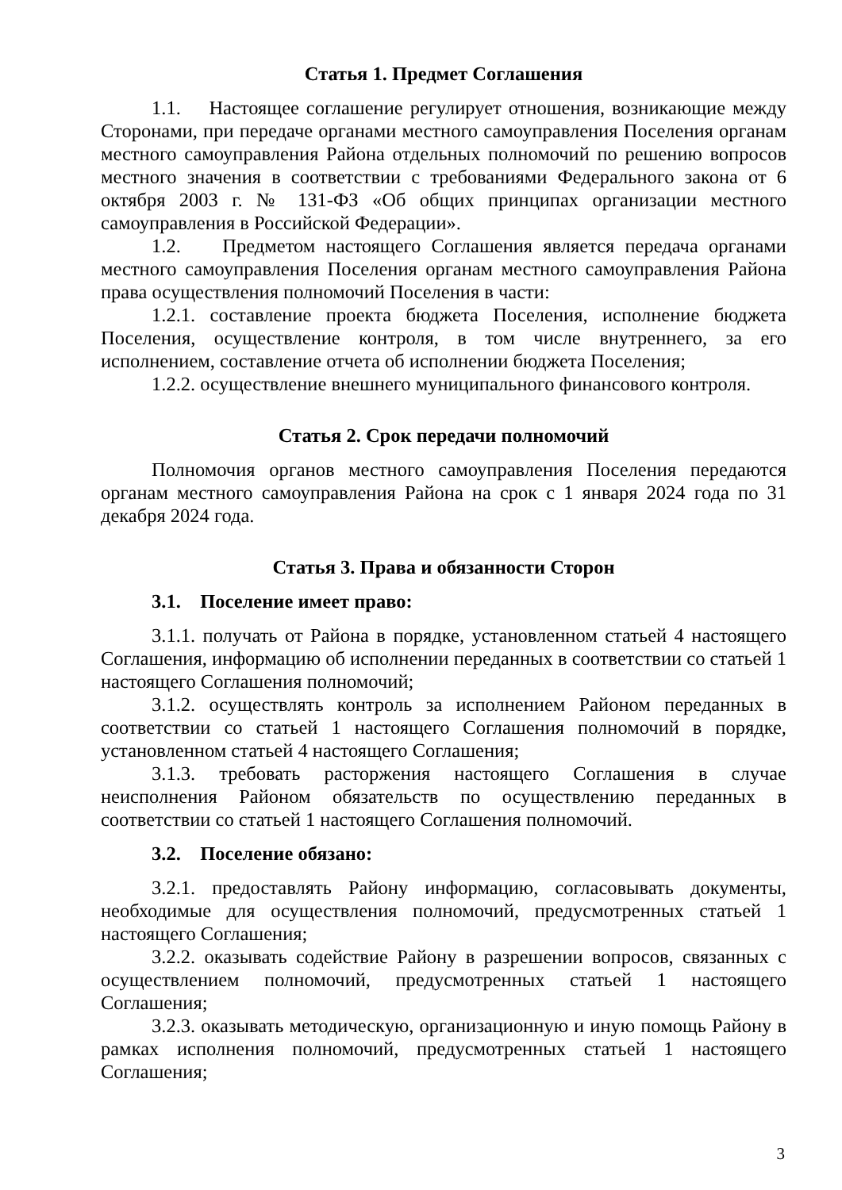Статья 1. Предмет Соглашения
1.1. Настоящее соглашение регулирует отношения, возникающие между Сторонами, при передаче органами местного самоуправления Поселения органам местного самоуправления Района отдельных полномочий по решению вопросов местного значения в соответствии с требованиями Федерального закона от 6 октября 2003 г. № 131-ФЗ «Об общих принципах организации местного самоуправления в Российской Федерации».
1.2. Предметом настоящего Соглашения является передача органами местного самоуправления Поселения органам местного самоуправления Района права осуществления полномочий Поселения в части:
1.2.1. составление проекта бюджета Поселения, исполнение бюджета Поселения, осуществление контроля, в том числе внутреннего, за его исполнением, составление отчета об исполнении бюджета Поселения;
1.2.2. осуществление внешнего муниципального финансового контроля.
Статья 2. Срок передачи полномочий
Полномочия органов местного самоуправления Поселения передаются органам местного самоуправления Района на срок с 1 января 2024 года по 31 декабря 2024 года.
Статья 3. Права и обязанности Сторон
3.1. Поселение имеет право:
3.1.1. получать от Района в порядке, установленном статьей 4 настоящего Соглашения, информацию об исполнении переданных в соответствии со статьей 1 настоящего Соглашения полномочий;
3.1.2. осуществлять контроль за исполнением Районом переданных в соответствии со статьей 1 настоящего Соглашения полномочий в порядке, установленном статьей 4 настоящего Соглашения;
3.1.3. требовать расторжения настоящего Соглашения в случае неисполнения Районом обязательств по осуществлению переданных в соответствии со статьей 1 настоящего Соглашения полномочий.
3.2. Поселение обязано:
3.2.1. предоставлять Району информацию, согласовывать документы, необходимые для осуществления полномочий, предусмотренных статьей 1 настоящего Соглашения;
3.2.2. оказывать содействие Району в разрешении вопросов, связанных с осуществлением полномочий, предусмотренных статьей 1 настоящего Соглашения;
3.2.3. оказывать методическую, организационную и иную помощь Району в рамках исполнения полномочий, предусмотренных статьей 1 настоящего Соглашения;
3